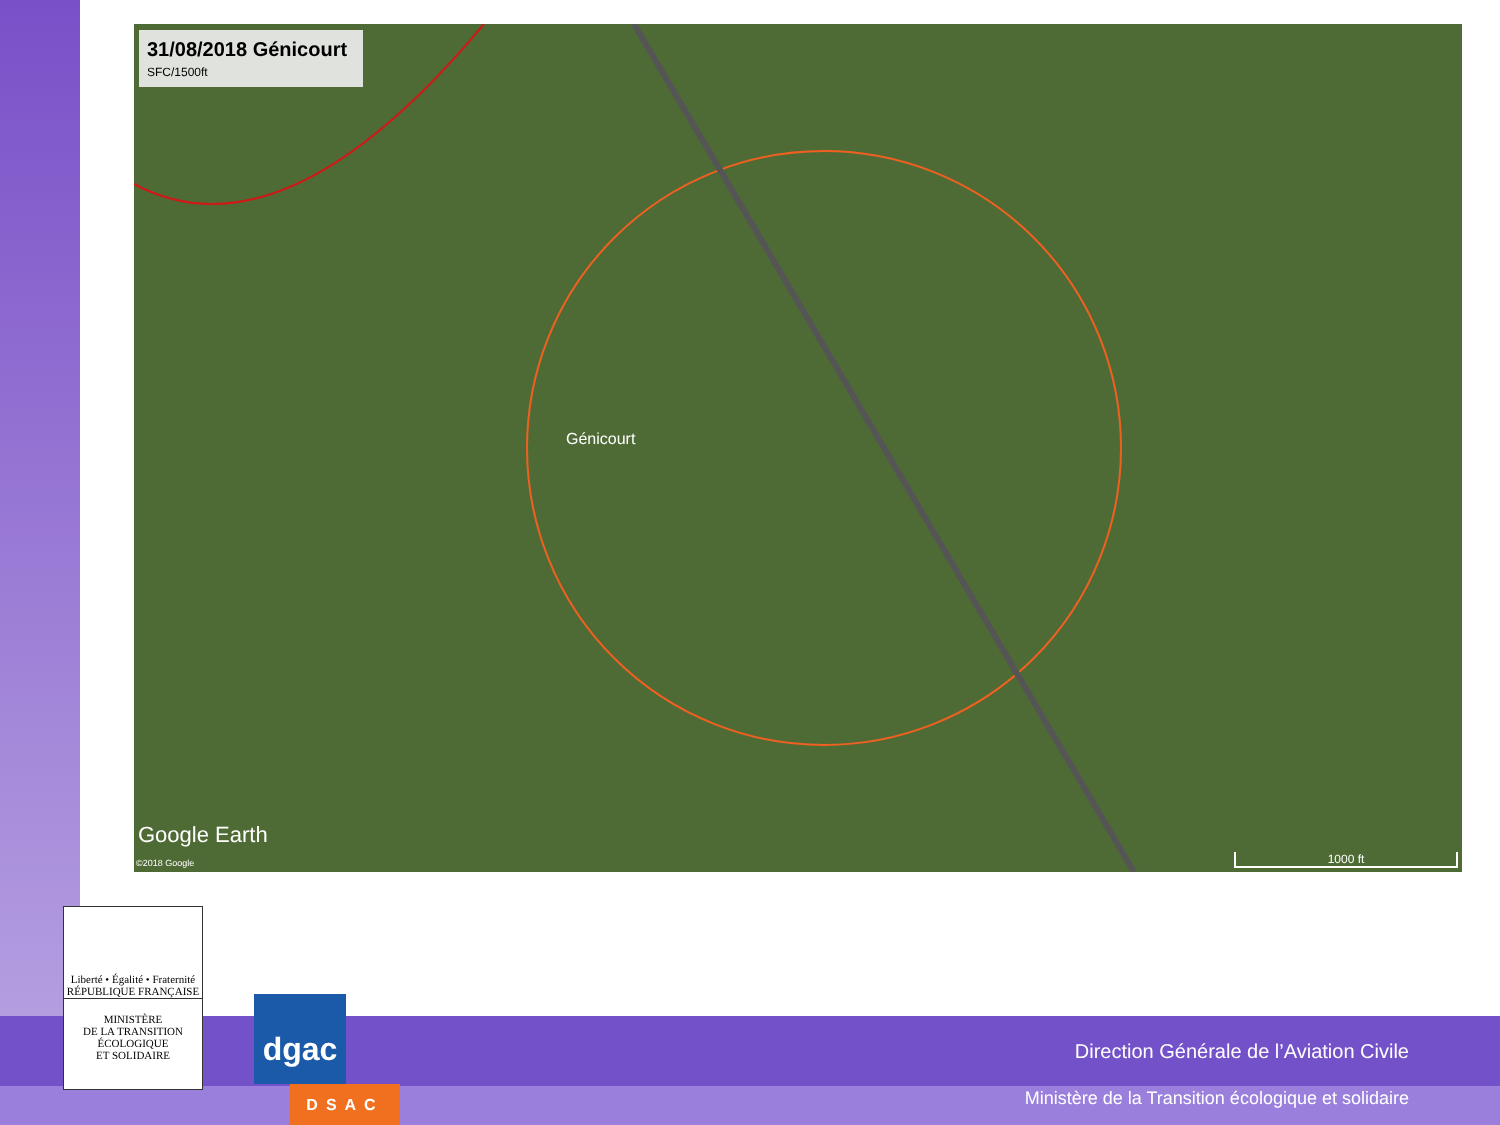31/08/2018 Génicourt
SFC/1500ft
Génicourt
Google Earth
©2018 Google 1000 ft
Liberté • Égalité • Fraternité
RÉPUBLIQUE FRANÇAISE
MINISTÈRE
DE LA TRANSITION
ÉCOLOGIQUE
ET SOLIDAIRE
dgac
DSAC
Direction Générale de l’Aviation Civile
Ministère de la Transition écologique et solidaire